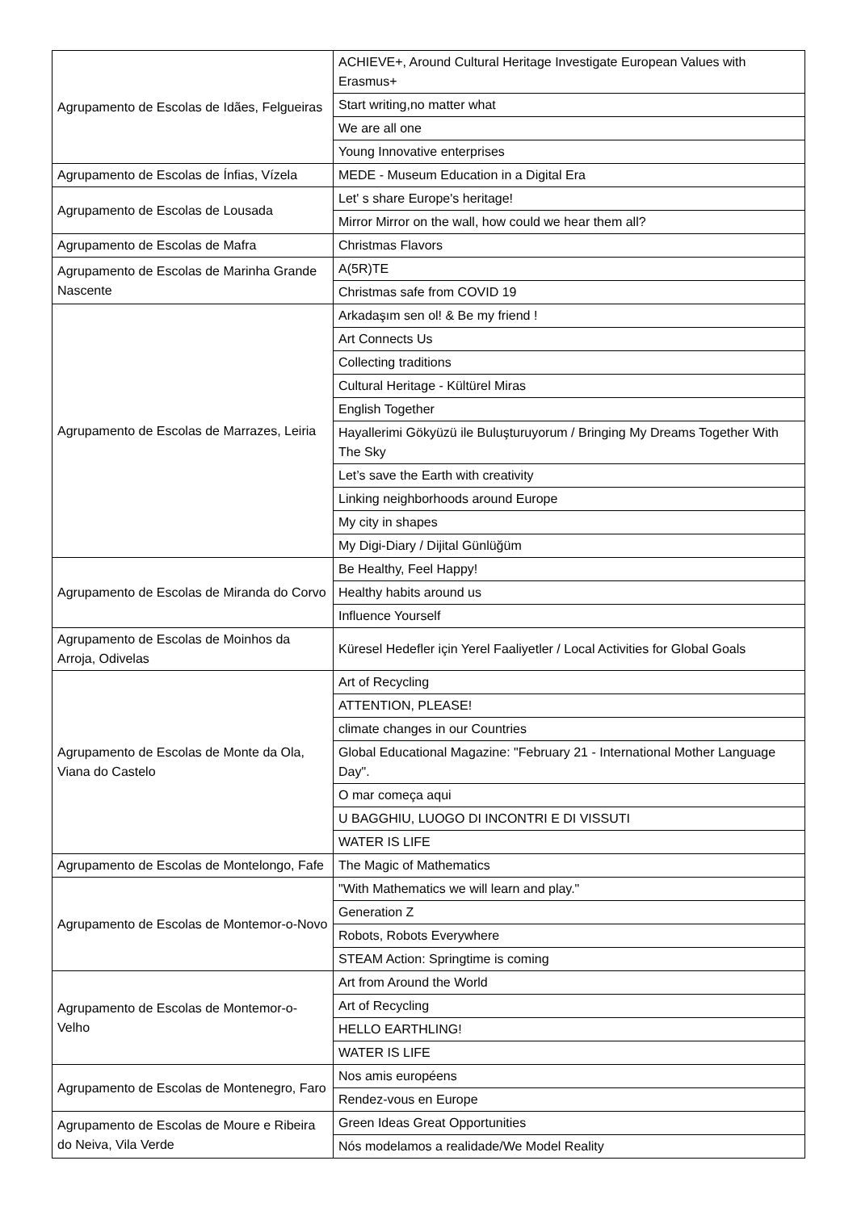| Agrupamento de Escolas de Idães, Felgueiras | ACHIEVE+, Around Cultural Heritage Investigate European Values with Erasmus+ |
| | Start writing,no matter what |
| | We are all one |
| | Young Innovative enterprises |
| Agrupamento de Escolas de Ínfias, Vízela | MEDE - Museum Education in a Digital Era |
| Agrupamento de Escolas de Lousada | Let' s share Europe's heritage! |
| | Mirror Mirror on the wall, how could we hear them all? |
| Agrupamento de Escolas de Mafra | Christmas Flavors |
| Agrupamento de Escolas de Marinha Grande Nascente | A(5R)TE |
| | Christmas safe from COVID 19 |
| Agrupamento de Escolas de Marrazes, Leiria | Arkadaşım sen ol! & Be my friend ! |
| | Art Connects Us |
| | Collecting traditions |
| | Cultural Heritage - Kültürel Miras |
| | English Together |
| | Hayallerimi Gökyüzü ile Buluşturuyorum / Bringing My Dreams Together With The Sky |
| | Let’s save the Earth with creativity |
| | Linking neighborhoods around Europe |
| | My city in shapes |
| | My Digi-Diary / Dijital Günlüğüm |
| Agrupamento de Escolas de Miranda do Corvo | Be Healthy, Feel Happy! |
| | Healthy habits around us |
| | Influence Yourself |
| Agrupamento de Escolas de Moinhos da Arroja, Odivelas | Küresel Hedefler için Yerel Faaliyetler / Local Activities for Global Goals |
| Agrupamento de Escolas de Monte da Ola, Viana do Castelo | Art of Recycling |
| | ATTENTION, PLEASE! |
| | climate changes in our Countries |
| | Global Educational Magazine: "February 21 - International Mother Language Day". |
| | O mar começa aqui |
| | U BAGGHIU, LUOGO DI INCONTRI E DI VISSUTI |
| | WATER IS LIFE |
| Agrupamento de Escolas de Montelongo, Fafe | The Magic of Mathematics |
| Agrupamento de Escolas de Montemor-o-Novo | "With Mathematics we will learn and play." |
| | Generation Z |
| | Robots, Robots Everywhere |
| | STEAM Action: Springtime is coming |
| Agrupamento de Escolas de Montemor-o-Velho | Art from Around the World |
| | Art of Recycling |
| | HELLO EARTHLING! |
| | WATER IS LIFE |
| Agrupamento de Escolas de Montenegro, Faro | Nos amis européens |
| | Rendez-vous en Europe |
| Agrupamento de Escolas de Moure e Ribeira do Neiva, Vila Verde | Green Ideas Great Opportunities |
| | Nós modelamos a realidade/We Model Reality |